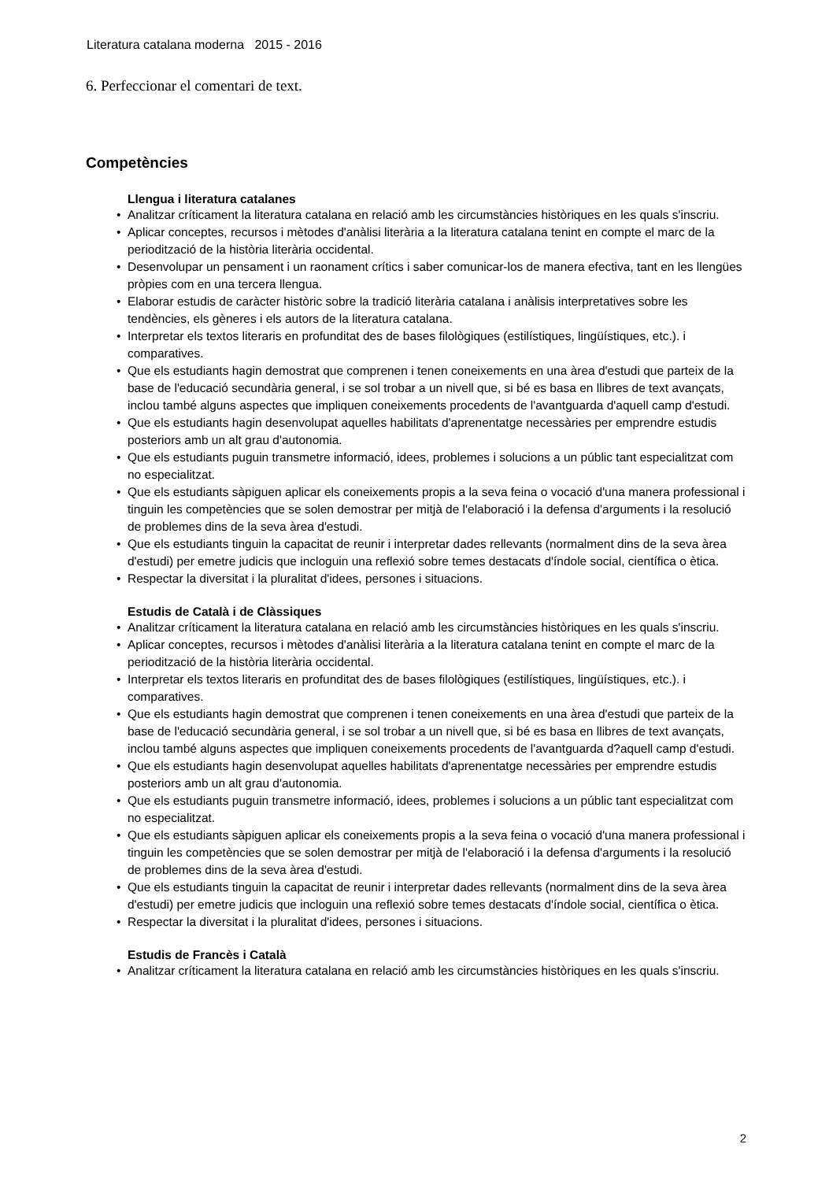Literatura catalana moderna 2015 - 2016
6. Perfeccionar el comentari de text.
Competències
Llengua i literatura catalanes
• Analitzar críticament la literatura catalana en relació amb les circumstàncies històriques en les quals s'inscriu.
• Aplicar conceptes, recursos i mètodes d'anàlisi literària a la literatura catalana tenint en compte el marc de la periodització de la història literària occidental.
• Desenvolupar un pensament i un raonament crítics i saber comunicar-los de manera efectiva, tant en les llengües pròpies com en una tercera llengua.
• Elaborar estudis de caràcter històric sobre la tradició literària catalana i anàlisis interpretatives sobre les tendències, els gèneres i els autors de la literatura catalana.
• Interpretar els textos literaris en profunditat des de bases filològiques (estilístiques, lingüístiques, etc.). i comparatives.
• Que els estudiants hagin demostrat que comprenen i tenen coneixements en una àrea d'estudi que parteix de la base de l'educació secundària general, i se sol trobar a un nivell que, si bé es basa en llibres de text avançats, inclou també alguns aspectes que impliquen coneixements procedents de l'avantguarda d'aquell camp d'estudi.
• Que els estudiants hagin desenvolupat aquelles habilitats d'aprenentatge necessàries per emprendre estudis posteriors amb un alt grau d'autonomia.
• Que els estudiants puguin transmetre informació, idees, problemes i solucions a un públic tant especialitzat com no especialitzat.
• Que els estudiants sàpiguen aplicar els coneixements propis a la seva feina o vocació d'una manera professional i tinguin les competències que se solen demostrar per mitjà de l'elaboració i la defensa d'arguments i la resolució de problemes dins de la seva àrea d'estudi.
• Que els estudiants tinguin la capacitat de reunir i interpretar dades rellevants (normalment dins de la seva àrea d'estudi) per emetre judicis que incloguin una reflexió sobre temes destacats d'índole social, científica o ètica.
• Respectar la diversitat i la pluralitat d'idees, persones i situacions.
Estudis de Català i de Clàssiques
• Analitzar críticament la literatura catalana en relació amb les circumstàncies històriques en les quals s'inscriu.
• Aplicar conceptes, recursos i mètodes d'anàlisi literària a la literatura catalana tenint en compte el marc de la periodització de la història literària occidental.
• Interpretar els textos literaris en profunditat des de bases filològiques (estilístiques, lingüístiques, etc.). i comparatives.
• Que els estudiants hagin demostrat que comprenen i tenen coneixements en una àrea d'estudi que parteix de la base de l'educació secundària general, i se sol trobar a un nivell que, si bé es basa en llibres de text avançats, inclou també alguns aspectes que impliquen coneixements procedents de l'avantguarda d?aquell camp d'estudi.
• Que els estudiants hagin desenvolupat aquelles habilitats d'aprenentatge necessàries per emprendre estudis posteriors amb un alt grau d'autonomia.
• Que els estudiants puguin transmetre informació, idees, problemes i solucions a un públic tant especialitzat com no especialitzat.
• Que els estudiants sàpiguen aplicar els coneixements propis a la seva feina o vocació d'una manera professional i tinguin les competències que se solen demostrar per mitjà de l'elaboració i la defensa d'arguments i la resolució de problemes dins de la seva àrea d'estudi.
• Que els estudiants tinguin la capacitat de reunir i interpretar dades rellevants (normalment dins de la seva àrea d'estudi) per emetre judicis que incloguin una reflexió sobre temes destacats d'índole social, científica o ètica.
• Respectar la diversitat i la pluralitat d'idees, persones i situacions.
Estudis de Francès i Català
• Analitzar críticament la literatura catalana en relació amb les circumstàncies històriques en les quals s'inscriu.
2